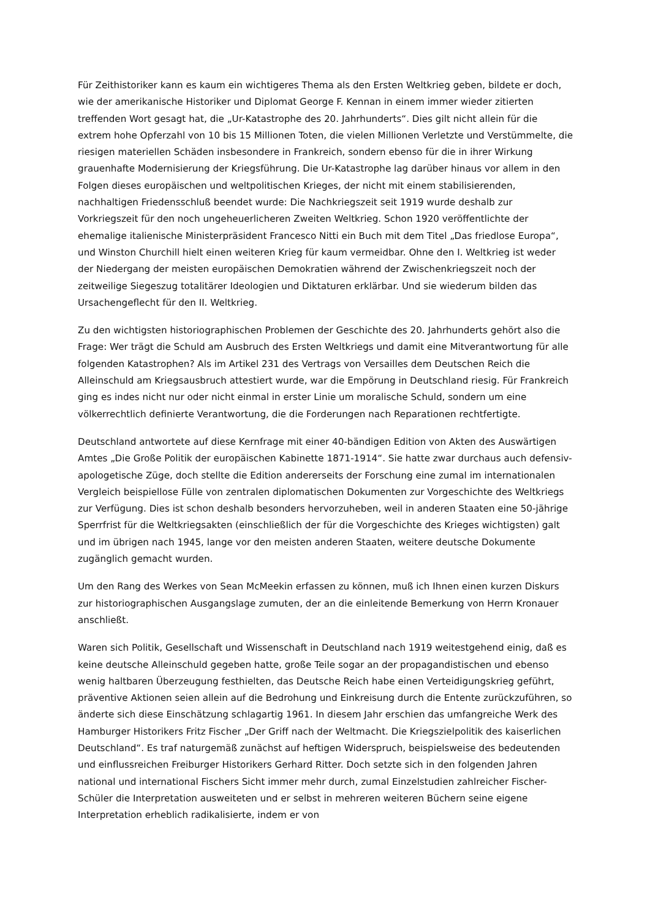Für Zeithistoriker kann es kaum ein wichtigeres Thema als den Ersten Weltkrieg geben, bildete er doch, wie der amerikanische Historiker und Diplomat George F. Kennan in einem immer wieder zitierten treffenden Wort gesagt hat, die „Ur-Katastrophe des 20. Jahrhunderts“. Dies gilt nicht allein für die extrem hohe Opferzahl von 10 bis 15 Millionen Toten, die vielen Millionen Verletzte und Verstümmelte, die riesigen materiellen Schäden insbesondere in Frankreich, sondern ebenso für die in ihrer Wirkung grauenhafte Modernisierung der Kriegsführung. Die Ur-Katastrophe lag darüber hinaus vor allem in den Folgen dieses europäischen und weltpolitischen Krieges, der nicht mit einem stabilisierenden, nachhaltigen Friedensschluß beendet wurde: Die Nachkriegszeit seit 1919 wurde deshalb zur Vorkriegszeit für den noch ungeheuerlicheren Zweiten Weltkrieg. Schon 1920 veröffentlichte der ehemalige italienische Ministerpräsident Francesco Nitti ein Buch mit dem Titel „Das friedlose Europa“, und Winston Churchill hielt einen weiteren Krieg für kaum vermeidbar. Ohne den I. Weltkrieg ist weder der Niedergang der meisten europäischen Demokratien während der Zwischenkriegszeit noch der zeitweilige Siegeszug totalitärer Ideologien und Diktaturen erklärbar. Und sie wiederum bilden das Ursachengeflecht für den II. Weltkrieg.
Zu den wichtigsten historiographischen Problemen der Geschichte des 20. Jahrhunderts gehört also die Frage: Wer trägt die Schuld am Ausbruch des Ersten Weltkriegs und damit eine Mitverantwortung für alle folgenden Katastrophen? Als im Artikel 231 des Vertrags von Versailles dem Deutschen Reich die Alleinschuld am Kriegsausbruch attestiert wurde, war die Empörung in Deutschland riesig. Für Frankreich ging es indes nicht nur oder nicht einmal in erster Linie um moralische Schuld, sondern um eine völkerrechtlich definierte Verantwortung, die die Forderungen nach Reparationen rechtfertigte.
Deutschland antwortete auf diese Kernfrage mit einer 40-bändigen Edition von Akten des Auswärtigen Amtes „Die Große Politik der europäischen Kabinette 1871-1914“. Sie hatte zwar durchaus auch defensiv-apologetische Züge, doch stellte die Edition andererseits der Forschung eine zumal im internationalen Vergleich beispiellose Fülle von zentralen diplomatischen Dokumenten zur Vorgeschichte des Weltkriegs zur Verfügung. Dies ist schon deshalb besonders hervorzuheben, weil in anderen Staaten eine 50-jährige Sperrfrist für die Weltkriegsakten (einschließlich der für die Vorgeschichte des Krieges wichtigsten) galt und im übrigen nach 1945, lange vor den meisten anderen Staaten, weitere deutsche Dokumente zugänglich gemacht wurden.
Um den Rang des Werkes von Sean McMeekin erfassen zu können, muß ich Ihnen einen kurzen Diskurs zur historiographischen Ausgangslage zumuten, der an die einleitende Bemerkung von Herrn Kronauer anschließt.
Waren sich Politik, Gesellschaft und Wissenschaft in Deutschland nach 1919 weitestgehend einig, daß es keine deutsche Alleinschuld gegeben hatte, große Teile sogar an der propagandistischen und ebenso wenig haltbaren Überzeugung festhielten, das Deutsche Reich habe einen Verteidigungskrieg geführt, präventive Aktionen seien allein auf die Bedrohung und Einkreisung durch die Entente zurückzuführen, so änderte sich diese Einschätzung schlagartig 1961. In diesem Jahr erschien das umfangreiche Werk des Hamburger Historikers Fritz Fischer „Der Griff nach der Weltmacht. Die Kriegszielpolitik des kaiserlichen Deutschland“. Es traf naturgemäß zunächst auf heftigen Widerspruch, beispielsweise des bedeutenden und einflussreichen Freiburger Historikers Gerhard Ritter. Doch setzte sich in den folgenden Jahren national und international Fischers Sicht immer mehr durch, zumal Einzelstudien zahlreicher Fischer-Schüler die Interpretation ausweiteten und er selbst in mehreren weiteren Büchern seine eigene Interpretation erheblich radikalisierte, indem er von